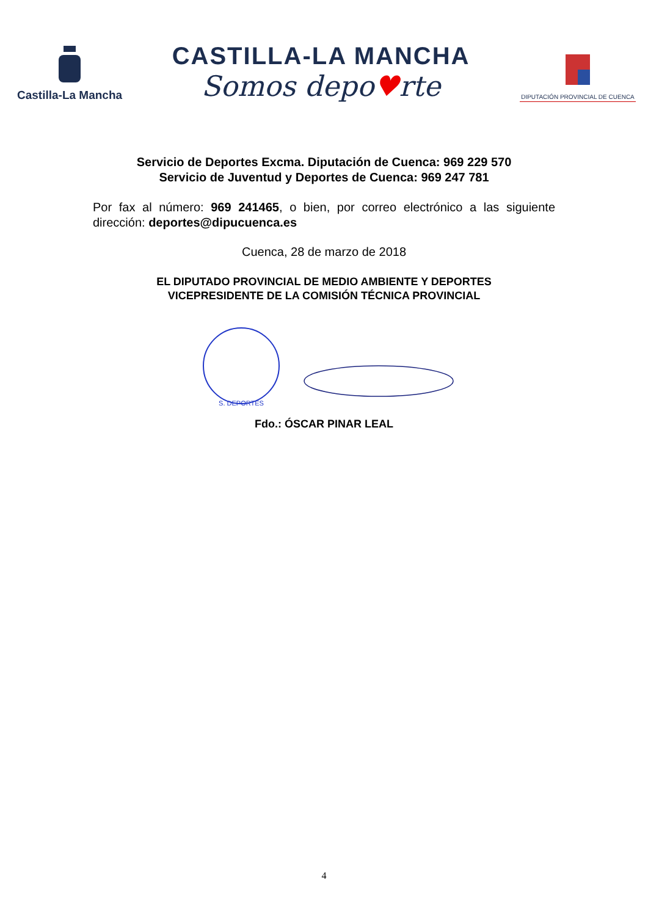Castilla-La Mancha
CASTILLA-LA MANCHA
Somos depo♥rte
DIPUTACIÓN PROVINCIAL DE CUENCA
Servicio de Deportes Excma. Diputación de Cuenca: 969 229 570
Servicio de Juventud y Deportes de Cuenca: 969 247 781
Por fax al número: 969 241465, o bien, por correo electrónico a las siguiente dirección: deportes@dipucuenca.es
Cuenca, 28 de marzo de 2018
EL DIPUTADO PROVINCIAL DE MEDIO AMBIENTE Y DEPORTES
VICEPRESIDENTE DE LA COMISIÓN TÉCNICA PROVINCIAL
S. DEPORTES
Fdo.: ÓSCAR PINAR LEAL
4